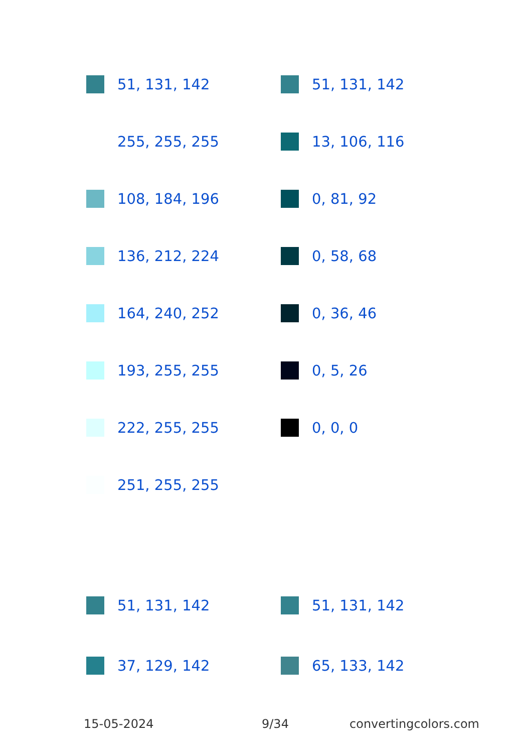51, 131, 142 51, 131, 142
255, 255, 255 13, 106, 116
108, 184, 196 0, 81, 92
136, 212, 224 0, 58, 68
164, 240, 252 0, 36, 46
193, 255, 255 0, 5, 26
222, 255, 255 0, 0, 0
251, 255, 255
51, 131, 142 51, 131, 142
37, 129, 142 65, 133, 142
15-05-2024 9/34 convertingcolors.com